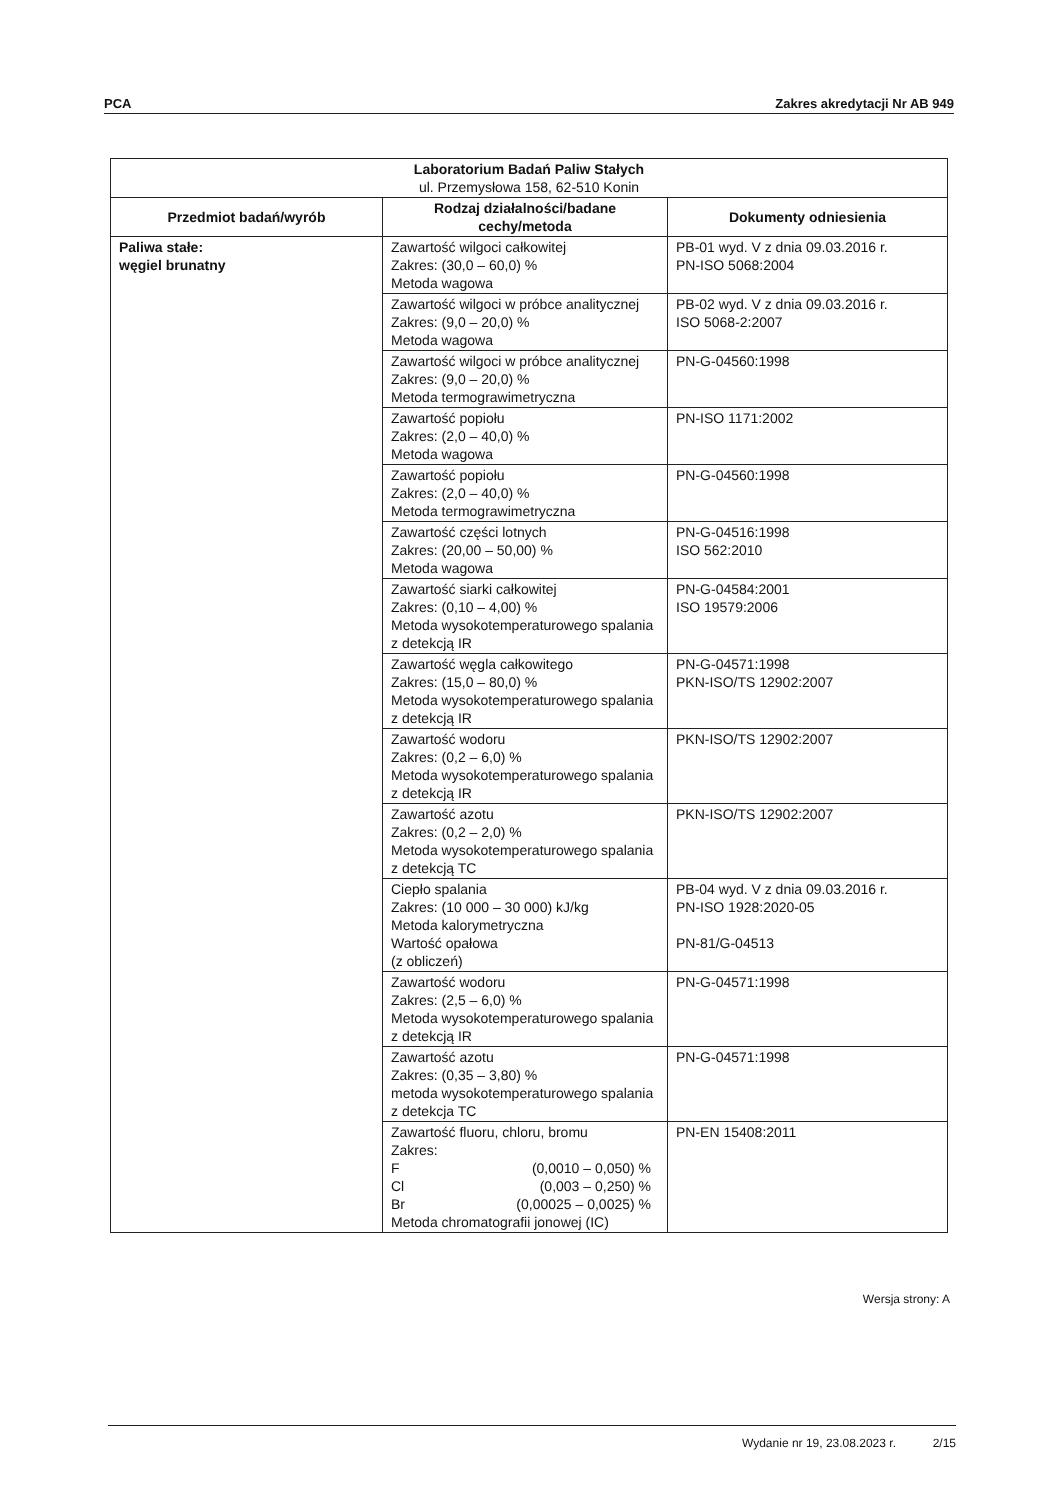PCA Zakres akredytacji Nr AB 949
| Laboratorium Badań Paliw Stałych ul. Przemysłowa 158, 62-510 Konin | | |
| --- | --- | --- |
| Przedmiot badań/wyrób | Rodzaj działalności/badane cechy/metoda | Dokumenty odniesienia |
| Paliwa stałe: węgiel brunatny | Zawartość wilgoci całkowitej Zakres: (30,0 – 60,0) % Metoda wagowa | PB-01 wyd. V z dnia 09.03.2016 r. PN-ISO 5068:2004 |
| | Zawartość wilgoci w próbce analitycznej Zakres: (9,0 – 20,0) % Metoda wagowa | PB-02 wyd. V z dnia 09.03.2016 r. ISO 5068-2:2007 |
| | Zawartość wilgoci w próbce analitycznej Zakres: (9,0 – 20,0) % Metoda termograwimetryczna | PN-G-04560:1998 |
| | Zawartość popiołu Zakres: (2,0 – 40,0) % Metoda wagowa | PN-ISO 1171:2002 |
| | Zawartość popiołu Zakres: (2,0 – 40,0) % Metoda termograwimetryczna | PN-G-04560:1998 |
| | Zawartość części lotnych Zakres: (20,00 – 50,00) % Metoda wagowa | PN-G-04516:1998 ISO 562:2010 |
| | Zawartość siarki całkowitej Zakres: (0,10 – 4,00) % Metoda wysokotemperaturowego spalania z detekcją IR | PN-G-04584:2001 ISO 19579:2006 |
| | Zawartość węgla całkowitego Zakres: (15,0 – 80,0) % Metoda wysokotemperaturowego spalania z detekcją IR | PN-G-04571:1998 PKN-ISO/TS 12902:2007 |
| | Zawartość wodoru Zakres: (0,2 – 6,0) % Metoda wysokotemperaturowego spalania z detekcją IR | PKN-ISO/TS 12902:2007 |
| | Zawartość azotu Zakres: (0,2 – 2,0) % Metoda wysokotemperaturowego spalania z detekcją TC | PKN-ISO/TS 12902:2007 |
| | Ciepło spalania Zakres: (10 000 – 30 000) kJ/kg Metoda kalorymetryczna Wartość opałowa (z obliczeń) | PB-04 wyd. V z dnia 09.03.2016 r. PN-ISO 1928:2020-05 PN-81/G-04513 |
| | Zawartość wodoru Zakres: (2,5 – 6,0) % Metoda wysokotemperaturowego spalania z detekcją IR | PN-G-04571:1998 |
| | Zawartość azotu Zakres: (0,35 – 3,80) % metoda wysokotemperaturowego spalania z detekcja TC | PN-G-04571:1998 |
| | Zawartość fluoru, chloru, bromu Zakres: F (0,0010 – 0,050) % Cl (0,003 – 0,250) % Br (0,00025 – 0,0025) % Metoda chromatografii jonowej (IC) | PN-EN 15408:2011 |
Wersja strony: A
Wydanie nr 19, 23.08.2023 r. 2/15